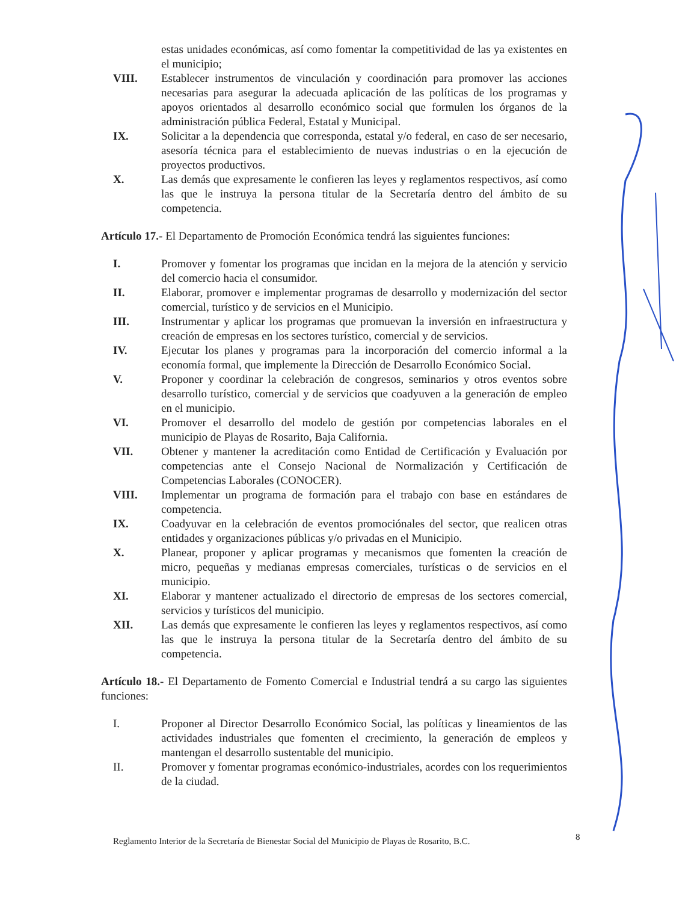estas unidades económicas, así como fomentar la competitividad de las ya existentes en el municipio;
VIII. Establecer instrumentos de vinculación y coordinación para promover las acciones necesarias para asegurar la adecuada aplicación de las políticas de los programas y apoyos orientados al desarrollo económico social que formulen los órganos de la administración pública Federal, Estatal y Municipal.
IX. Solicitar a la dependencia que corresponda, estatal y/o federal, en caso de ser necesario, asesoría técnica para el establecimiento de nuevas industrias o en la ejecución de proyectos productivos.
X. Las demás que expresamente le confieren las leyes y reglamentos respectivos, así como las que le instruya la persona titular de la Secretaría dentro del ámbito de su competencia.
Artículo 17.- El Departamento de Promoción Económica tendrá las siguientes funciones:
I. Promover y fomentar los programas que incidan en la mejora de la atención y servicio del comercio hacia el consumidor.
II. Elaborar, promover e implementar programas de desarrollo y modernización del sector comercial, turístico y de servicios en el Municipio.
III. Instrumentar y aplicar los programas que promuevan la inversión en infraestructura y creación de empresas en los sectores turístico, comercial y de servicios.
IV. Ejecutar los planes y programas para la incorporación del comercio informal a la economía formal, que implemente la Dirección de Desarrollo Económico Social.
V. Proponer y coordinar la celebración de congresos, seminarios y otros eventos sobre desarrollo turístico, comercial y de servicios que coadyuven a la generación de empleo en el municipio.
VI. Promover el desarrollo del modelo de gestión por competencias laborales en el municipio de Playas de Rosarito, Baja California.
VII. Obtener y mantener la acreditación como Entidad de Certificación y Evaluación por competencias ante el Consejo Nacional de Normalización y Certificación de Competencias Laborales (CONOCER).
VIII. Implementar un programa de formación para el trabajo con base en estándares de competencia.
IX. Coadyuvar en la celebración de eventos promociónales del sector, que realicen otras entidades y organizaciones públicas y/o privadas en el Municipio.
X. Planear, proponer y aplicar programas y mecanismos que fomenten la creación de micro, pequeñas y medianas empresas comerciales, turísticas o de servicios en el municipio.
XI. Elaborar y mantener actualizado el directorio de empresas de los sectores comercial, servicios y turísticos del municipio.
XII. Las demás que expresamente le confieren las leyes y reglamentos respectivos, así como las que le instruya la persona titular de la Secretaría dentro del ámbito de su competencia.
Artículo 18.- El Departamento de Fomento Comercial e Industrial tendrá a su cargo las siguientes funciones:
I. Proponer al Director Desarrollo Económico Social, las políticas y lineamientos de las actividades industriales que fomenten el crecimiento, la generación de empleos y mantengan el desarrollo sustentable del municipio.
II. Promover y fomentar programas económico-industriales, acordes con los requerimientos de la ciudad.
Reglamento Interior de la Secretaría de Bienestar Social del Municipio de Playas de Rosarito, B.C.
8